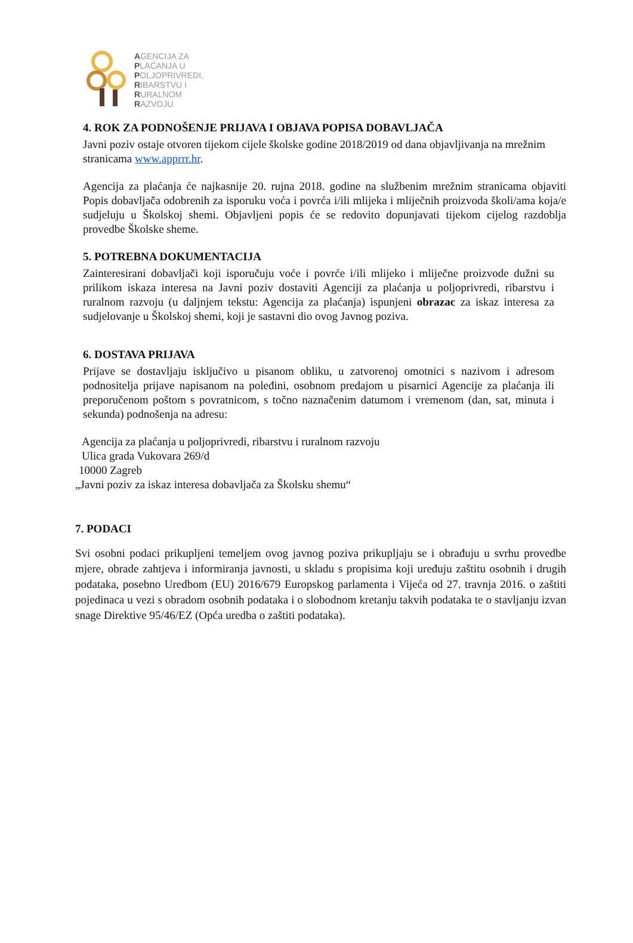AGENCIJA ZA
PLAĆANJA U
POLJOPRIVREDI,
RIBARSTVU I
RURALNOM
RAZVOJU
4. ROK ZA PODNOŠENJE PRIJAVA I OBJAVA POPISA DOBAVLJAČA
Javni poziv ostaje otvoren tijekom cijele školske godine 2018/2019 od dana objavljivanja na mrežnim stranicama www.apprrr.hr.
Agencija za plaćanja će najkasnije 20. rujna 2018. godine na službenim mrežnim stranicama objaviti Popis dobavljača odobrenih za isporuku voća i povrća i/ili mlijeka i mliječnih proizvoda školi/ama koja/e sudjeluju u Školskoj shemi. Objavljeni popis će se redovito dopunjavati tijekom cijelog razdoblja provedbe Školske sheme.
5. POTREBNA DOKUMENTACIJA
Zainteresirani dobavljači koji isporučuju voće i povrće i/ili mlijeko i mliječne proizvode dužni su prilikom iskaza interesa na Javni poziv dostaviti Agenciji za plaćanja u poljoprivredi, ribarstvu i ruralnom razvoju (u daljnjem tekstu: Agencija za plaćanja) ispunjeni obrazac za iskaz interesa za sudjelovanje u Školskoj shemi, koji je sastavni dio ovog Javnog poziva.
6. DOSTAVA PRIJAVA
Prijave se dostavljaju isključivo u pisanom obliku, u zatvorenoj omotnici s nazivom i adresom podnositelja prijave napisanom na poleđini, osobnom predajom u pisarnici Agencije za plaćanja ili preporučenom poštom s povratnicom, s točno naznačenim datumom i vremenom (dan, sat, minuta i sekunda) podnošenja na adresu:
Agencija za plaćanja u poljoprivredi, ribarstvu i ruralnom razvoju
Ulica grada Vukovara 269/d
10000 Zagreb
„Javni poziv za iskaz interesa dobavljača za Školsku shemu“
7. PODACI
Svi osobni podaci prikupljeni temeljem ovog javnog poziva prikupljaju se i obrađuju u svrhu provedbe mjere, obrade zahtjeva i informiranja javnosti, u skladu s propisima koji uređuju zaštitu osobnih i drugih podataka, posebno Uredbom (EU) 2016/679 Europskog parlamenta i Vijeća od 27. travnja 2016. o zaštiti pojedinaca u vezi s obradom osobnih podataka i o slobodnom kretanju takvih podataka te o stavljanju izvan snage Direktive 95/46/EZ (Opća uredba o zaštiti podataka).